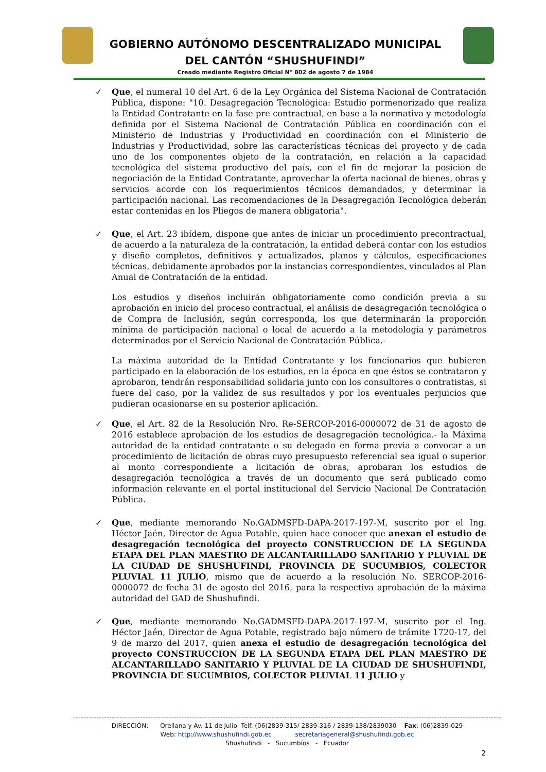GOBIERNO AUTÓNOMO DESCENTRALIZADO MUNICIPAL
DEL CANTÓN “SHUSHUFINDI”
Creado mediante Registro Oficial N° 802 de agosto 7 de 1984
✓ Que, el numeral 10 del Art. 6 de la Ley Orgánica del Sistema Nacional de Contratación Pública, dispone: "10. Desagregación Tecnológica: Estudio pormenorizado que realiza la Entidad Contratante en la fase pre contractual, en base a la normativa y metodología definida por el Sistema Nacional de Contratación Pública en coordinación con el Ministerio de Industrias y Productividad en coordinación con el Ministerio de Industrias y Productividad, sobre las características técnicas del proyecto y de cada uno de los componentes objeto de la contratación, en relación a la capacidad tecnológica del sistema productivo del país, con el fin de mejorar la posición de negociación de la Entidad Contratante, aprovechar la oferta nacional de bienes, obras y servicios acorde con los requerimientos técnicos demandados, y determinar la participación nacional. Las recomendaciones de la Desagregación Tecnológica deberán estar contenidas en los Pliegos de manera obligatoria".
✓ Que, el Art. 23 ibídem, dispone que antes de iniciar un procedimiento precontractual, de acuerdo a la naturaleza de la contratación, la entidad deberá contar con los estudios y diseño completos, definitivos y actualizados, planos y cálculos, especificaciones técnicas, debidamente aprobados por la instancias correspondientes, vinculados al Plan Anual de Contratación de la entidad.
Los estudios y diseños incluirán obligatoriamente como condición previa a su aprobación en inicio del proceso contractual, el análisis de desagregación tecnológica o de Compra de Inclusión, según corresponda, los que determinarán la proporción mínima de participación nacional o local de acuerdo a la metodología y parámetros determinados por el Servicio Nacional de Contratación Pública.-
La máxima autoridad de la Entidad Contratante y los funcionarios que hubieren participado en la elaboración de los estudios, en la época en que éstos se contrataron y aprobaron, tendrán responsabilidad solidaria junto con los consultores o contratistas, si fuere del caso, por la validez de sus resultados y por los eventuales perjuicios que pudieran ocasionarse en su posterior aplicación.
✓ Que, el Art. 82 de la Resolución Nro. Re-SERCOP-2016-0000072 de 31 de agosto de 2016 establece aprobación de los estudios de desagregación tecnológica.- la Máxima autoridad de la entidad contratante o su delegado en forma previa a convocar a un procedimiento de licitación de obras cuyo presupuesto referencial sea igual o superior al monto correspondiente a licitación de obras, aprobaran los estudios de desagregación tecnológica a través de un documento que será publicado como información relevante en el portal institucional del Servicio Nacional De Contratación Pública.
✓ Que, mediante memorando No.GADMSFD-DAPA-2017-197-M, suscrito por el Ing. Héctor Jaén, Director de Agua Potable, quien hace conocer que anexan el estudio de desagregación tecnológica del proyecto CONSTRUCCION DE LA SEGUNDA ETAPA DEL PLAN MAESTRO DE ALCANTARILLADO SANITARIO Y PLUVIAL DE LA CIUDAD DE SHUSHUFINDI, PROVINCIA DE SUCUMBIOS, COLECTOR PLUVIAL 11 JULIO, mismo que de acuerdo a la resolución No. SERCOP-2016-0000072 de fecha 31 de agosto del 2016, para la respectiva aprobación de la máxima autoridad del GAD de Shushufindi.
✓ Que, mediante memorando No.GADMSFD-DAPA-2017-197-M, suscrito por el Ing. Héctor Jaén, Director de Agua Potable, registrado bajo número de trámite 1720-17, del 9 de marzo del 2017, quien anexa el estudio de desagregación tecnológica del proyecto CONSTRUCCION DE LA SEGUNDA ETAPA DEL PLAN MAESTRO DE ALCANTARILLADO SANITARIO Y PLUVIAL DE LA CIUDAD DE SHUSHUFINDI, PROVINCIA DE SUCUMBIOS, COLECTOR PLUVIAL 11 JULIO y
DIRECCIÓN: Orellana y Av. 11 de Julio Telf. (06)2839-315/ 2839-316 / 2839-138/2839030 Fax: (06)2839-029
Web: http://www.shushufindi.gob.ec secretariageneral@shushufindi.gob.ec
Shushufindi - Sucumbíos - Ecuador
2